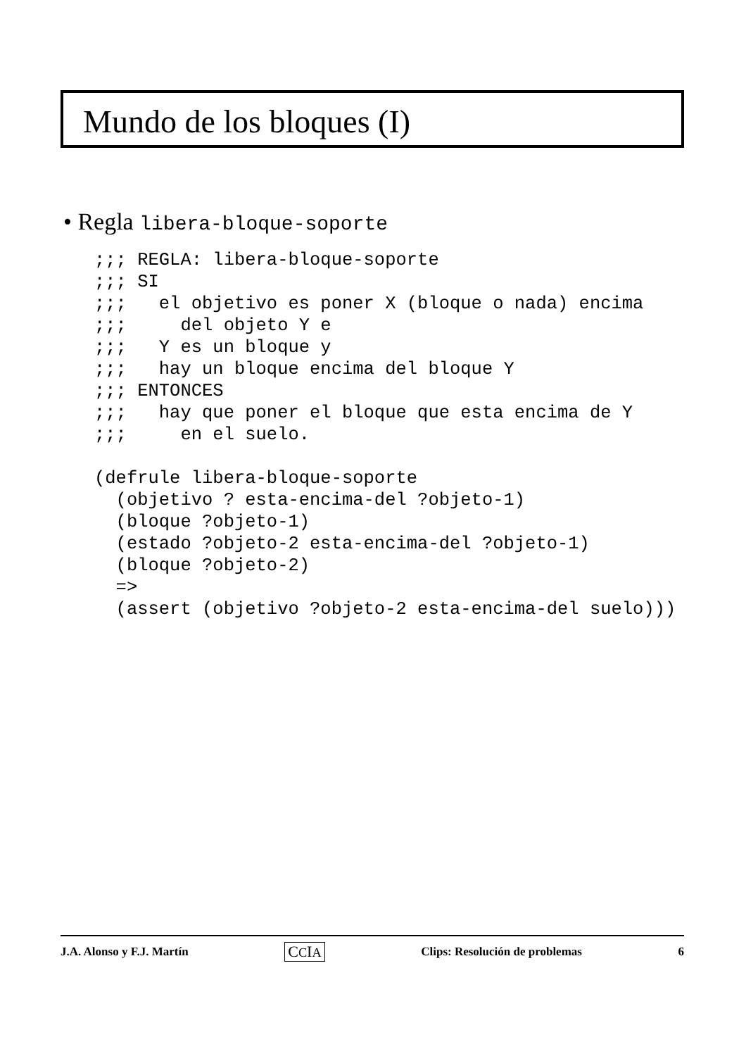Mundo de los bloques (I)
• Regla libera-bloque-soporte
;;; REGLA: libera-bloque-soporte
;;; SI
;;;   el objetivo es poner X (bloque o nada) encima
;;;     del objeto Y e
;;;   Y es un bloque y
;;;   hay un bloque encima del bloque Y
;;; ENTONCES
;;;   hay que poner el bloque que esta encima de Y
;;;     en el suelo.

(defrule libera-bloque-soporte
  (objetivo ? esta-encima-del ?objeto-1)
  (bloque ?objeto-1)
  (estado ?objeto-2 esta-encima-del ?objeto-1)
  (bloque ?objeto-2)
  =>
  (assert (objetivo ?objeto-2 esta-encima-del suelo)))
J.A. Alonso y F.J. Martín CCIA Clips: Resolución de problemas 6